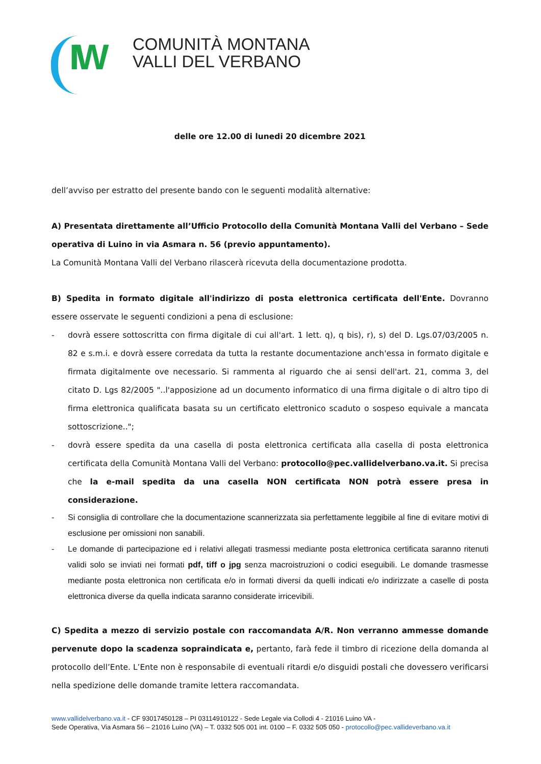IW
COMUNITÀ MONTANA
VALLI DEL VERBANO
delle ore 12.00 di lunedi 20 dicembre 2021
dell’avviso per estratto del presente bando con le seguenti modalità alternative:
A) Presentata direttamente all’Ufficio Protocollo della Comunità Montana Valli del Verbano – Sede operativa di Luino in via Asmara n. 56 (previo appuntamento).
La Comunità Montana Valli del Verbano rilascerà ricevuta della documentazione prodotta.
B) Spedita in formato digitale all'indirizzo di posta elettronica certificata dell'Ente. Dovranno essere osservate le seguenti condizioni a pena di esclusione:
- dovrà essere sottoscritta con firma digitale di cui all'art. 1 lett. q), q bis), r), s) del D. Lgs.07/03/2005 n. 82 e s.m.i. e dovrà essere corredata da tutta la restante documentazione anch'essa in formato digitale e firmata digitalmente ove necessario. Si rammenta al riguardo che ai sensi dell'art. 21, comma 3, del citato D. Lgs 82/2005 "..l'apposizione ad un documento informatico di una firma digitale o di altro tipo di firma elettronica qualificata basata su un certificato elettronico scaduto o sospeso equivale a mancata sottoscrizione..";
- dovrà essere spedita da una casella di posta elettronica certificata alla casella di posta elettronica certificata della Comunità Montana Valli del Verbano: protocollo@pec.vallidelverbano.va.it. Si precisa che la e-mail spedita da una casella NON certificata NON potrà essere presa in considerazione.
- Si consiglia di controllare che la documentazione scannerizzata sia perfettamente leggibile al fine di evitare motivi di esclusione per omissioni non sanabili.
- Le domande di partecipazione ed i relativi allegati trasmessi mediante posta elettronica certificata saranno ritenuti validi solo se inviati nei formati pdf, tiff o jpg senza macroistruzioni o codici eseguibili. Le domande trasmesse mediante posta elettronica non certificata e/o in formati diversi da quelli indicati e/o indirizzate a caselle di posta elettronica diverse da quella indicata saranno considerate irricevibili.
C) Spedita a mezzo di servizio postale con raccomandata A/R. Non verranno ammesse domande pervenute dopo la scadenza sopraindicata e, pertanto, farà fede il timbro di ricezione della domanda al protocollo dell’Ente. L’Ente non è responsabile di eventuali ritardi e/o disguidi postali che dovessero verificarsi nella spedizione delle domande tramite lettera raccomandata.
www.vallidelverbano.va.it - CF 93017450128 – PI 03114910122 - Sede Legale via Collodi 4 - 21016 Luino VA -
Sede Operativa, Via Asmara 56 – 21016 Luino (VA) – T. 0332 505 001 int. 0100 – F. 0332 505 050 - protocollo@pec.vallideverbano.va.it